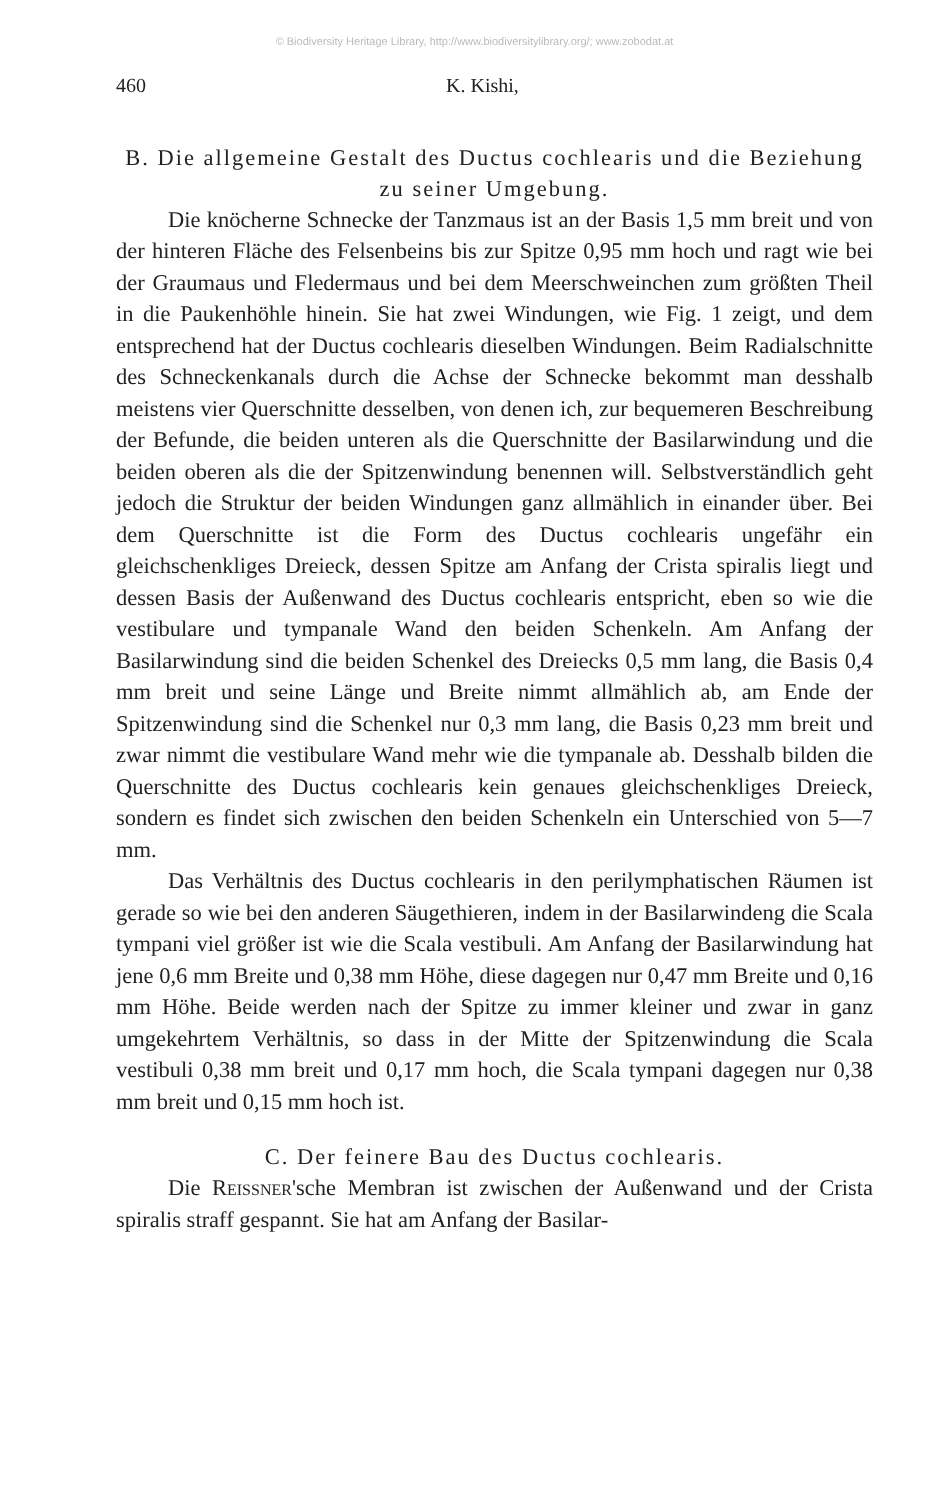© Biodiversity Heritage Library, http://www.biodiversitylibrary.org/; www.zobodat.at
460 K. Kishi,
B. Die allgemeine Gestalt des Ductus cochlearis und die Beziehung zu seiner Umgebung.
Die knöcherne Schnecke der Tanzmaus ist an der Basis 1,5 mm breit und von der hinteren Fläche des Felsenbeins bis zur Spitze 0,95 mm hoch und ragt wie bei der Graumaus und Fledermaus und bei dem Meerschweinchen zum größten Theil in die Paukenhöhle hinein. Sie hat zwei Windungen, wie Fig. 1 zeigt, und dem entsprechend hat der Ductus cochlearis dieselben Windungen. Beim Radialschnitte des Schneckenkanals durch die Achse der Schnecke bekommt man desshalb meistens vier Querschnitte desselben, von denen ich, zur bequemeren Beschreibung der Befunde, die beiden unteren als die Querschnitte der Basilarwindung und die beiden oberen als die der Spitzenwindung benennen will. Selbstverständlich geht jedoch die Struktur der beiden Windungen ganz allmählich in einander über. Bei dem Querschnitte ist die Form des Ductus cochlearis ungefähr ein gleichschenkliges Dreieck, dessen Spitze am Anfang der Crista spiralis liegt und dessen Basis der Außenwand des Ductus cochlearis entspricht, eben so wie die vestibulare und tympanale Wand den beiden Schenkeln. Am Anfang der Basilarwindung sind die beiden Schenkel des Dreiecks 0,5 mm lang, die Basis 0,4 mm breit und seine Länge und Breite nimmt allmählich ab, am Ende der Spitzenwindung sind die Schenkel nur 0,3 mm lang, die Basis 0,23 mm breit und zwar nimmt die vestibulare Wand mehr wie die tympanale ab. Desshalb bilden die Querschnitte des Ductus cochlearis kein genaues gleichschenkliges Dreieck, sondern es findet sich zwischen den beiden Schenkeln ein Unterschied von 5—7 mm.
Das Verhältnis des Ductus cochlearis in den perilymphatischen Räumen ist gerade so wie bei den anderen Säugethieren, indem in der Basilarwindeng die Scala tympani viel größer ist wie die Scala vestibuli. Am Anfang der Basilarwindung hat jene 0,6 mm Breite und 0,38 mm Höhe, diese dagegen nur 0,47 mm Breite und 0,16 mm Höhe. Beide werden nach der Spitze zu immer kleiner und zwar in ganz umgekehrtem Verhältnis, so dass in der Mitte der Spitzenwindung die Scala vestibuli 0,38 mm breit und 0,17 mm hoch, die Scala tympani dagegen nur 0,38 mm breit und 0,15 mm hoch ist.
C. Der feinere Bau des Ductus cochlearis.
Die Reissner'sche Membran ist zwischen der Außenwand und der Crista spiralis straff gespannt. Sie hat am Anfang der Basilar-